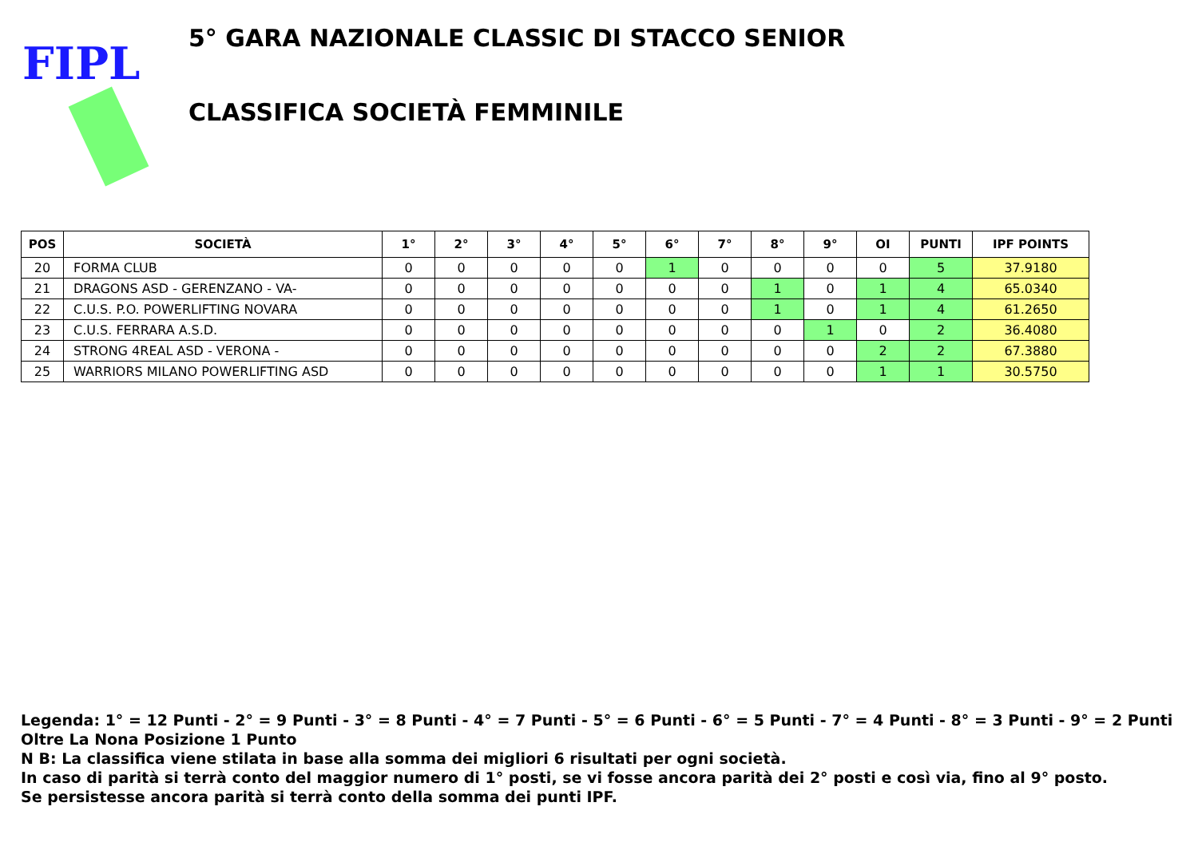FIPL
5° GARA NAZIONALE CLASSIC DI STACCO SENIOR
CLASSIFICA SOCIETÀ FEMMINILE
| POS | SOCIETÀ | 1° | 2° | 3° | 4° | 5° | 6° | 7° | 8° | 9° | OI | PUNTI | IPF POINTS |
| --- | --- | --- | --- | --- | --- | --- | --- | --- | --- | --- | --- | --- | --- |
| 20 | FORMA CLUB | 0 | 0 | 0 | 0 | 0 | 1 | 0 | 0 | 0 | 0 | 5 | 37.9180 |
| 21 | DRAGONS ASD - GERENZANO - VA- | 0 | 0 | 0 | 0 | 0 | 0 | 0 | 1 | 0 | 1 | 4 | 65.0340 |
| 22 | C.U.S. P.O. POWERLIFTING NOVARA | 0 | 0 | 0 | 0 | 0 | 0 | 0 | 1 | 0 | 1 | 4 | 61.2650 |
| 23 | C.U.S. FERRARA A.S.D. | 0 | 0 | 0 | 0 | 0 | 0 | 0 | 0 | 1 | 0 | 2 | 36.4080 |
| 24 | STRONG 4REAL ASD - VERONA - | 0 | 0 | 0 | 0 | 0 | 0 | 0 | 0 | 0 | 2 | 2 | 67.3880 |
| 25 | WARRIORS MILANO POWERLIFTING ASD | 0 | 0 | 0 | 0 | 0 | 0 | 0 | 0 | 0 | 1 | 1 | 30.5750 |
Legenda: 1° = 12 Punti - 2° = 9 Punti - 3° = 8 Punti - 4° = 7 Punti - 5° = 6 Punti - 6° = 5 Punti - 7° = 4 Punti - 8° = 3 Punti - 9° = 2 Punti
Oltre La Nona Posizione 1 Punto
N B: La classifica viene stilata in base alla somma dei migliori 6 risultati per ogni società.
In caso di parità si terrà conto del maggior numero di 1° posti, se vi fosse ancora parità dei 2° posti e così via, fino al 9° posto.
Se persistesse ancora parità si terrà conto della somma dei punti IPF.